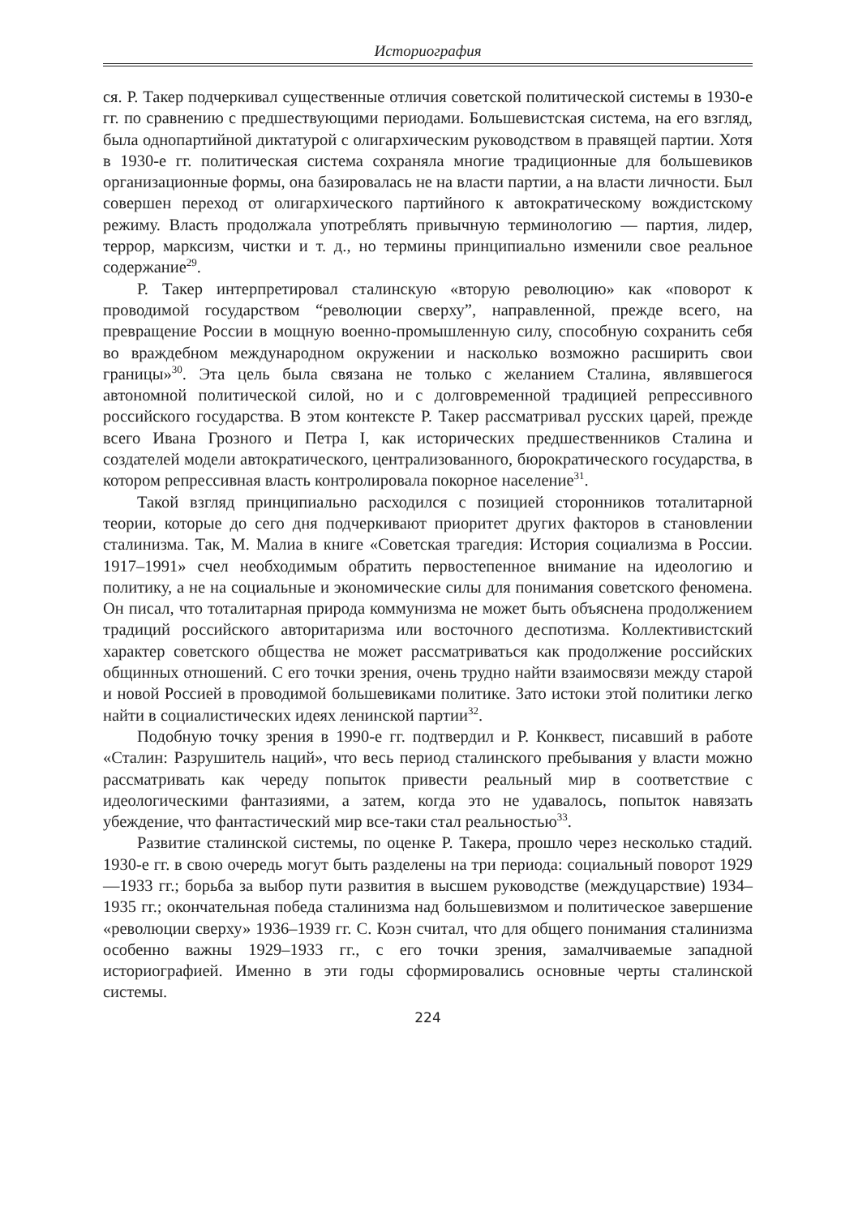Историография
ся. Р. Такер подчеркивал существенные отличия советской политической системы в 1930-е гг. по сравнению с предшествующими периодами. Большевистская система, на его взгляд, была однопартийной диктатурой с олигархическим руководством в правящей партии. Хотя в 1930-е гг. политическая система сохраняла многие традиционные для большевиков организационные формы, она базировалась не на власти партии, а на власти личности. Был совершен переход от олигархического партийного к автократическому вождистскому режиму. Власть продолжала употреблять привычную терминологию — партия, лидер, террор, марксизм, чистки и т. д., но термины принципиально изменили свое реальное содержание<sup>29</sup>.
Р. Такер интерпретировал сталинскую «вторую революцию» как «поворот к проводимой государством “революции сверху”, направленной, прежде всего, на превращение России в мощную военно-промышленную силу, способную сохранить себя во враждебном международном окружении и насколько возможно расширить свои границы»<sup>30</sup>. Эта цель была связана не только с желанием Сталина, являвшегося автономной политической силой, но и с долговременной традицией репрессивного российского государства. В этом контексте Р. Такер рассматривал русских царей, прежде всего Ивана Грозного и Петра I, как исторических предшественников Сталина и создателей модели автократического, централизованного, бюрократического государства, в котором репрессивная власть контролировала покорное население<sup>31</sup>.
Такой взгляд принципиально расходился с позицией сторонников тоталитарной теории, которые до сего дня подчеркивают приоритет других факторов в становлении сталинизма. Так, М. Малиа в книге «Советская трагедия: История социализма в России. 1917–1991» счел необходимым обратить первостепенное внимание на идеологию и политику, а не на социальные и экономические силы для понимания советского феномена. Он писал, что тоталитарная природа коммунизма не может быть объяснена продолжением традиций российского авторитаризма или восточного деспотизма. Коллективистский характер советского общества не может рассматриваться как продолжение российских общинных отношений. С его точки зрения, очень трудно найти взаимосвязи между старой и новой Россией в проводимой большевиками политике. Зато истоки этой политики легко найти в социалистических идеях ленинской партии<sup>32</sup>.
Подобную точку зрения в 1990-е гг. подтвердил и Р. Конквест, писавший в работе «Сталин: Разрушитель наций», что весь период сталинского пребывания у власти можно рассматривать как череду попыток привести реальный мир в соответствие с идеологическими фантазиями, а затем, когда это не удавалось, попыток навязать убеждение, что фантастический мир все-таки стал реальностью<sup>33</sup>.
Развитие сталинской системы, по оценке Р. Такера, прошло через несколько стадий. 1930-е гг. в свою очередь могут быть разделены на три периода: социальный поворот 1929—1933 гг.; борьба за выбор пути развития в высшем руководстве (междуцарствие) 1934–1935 гг.; окончательная победа сталинизма над большевизмом и политическое завершение «революции сверху» 1936–1939 гг. С. Коэн считал, что для общего понимания сталинизма особенно важны 1929–1933 гг., с его точки зрения, замалчиваемые западной историографией. Именно в эти годы сформировались основные черты сталинской системы.
224